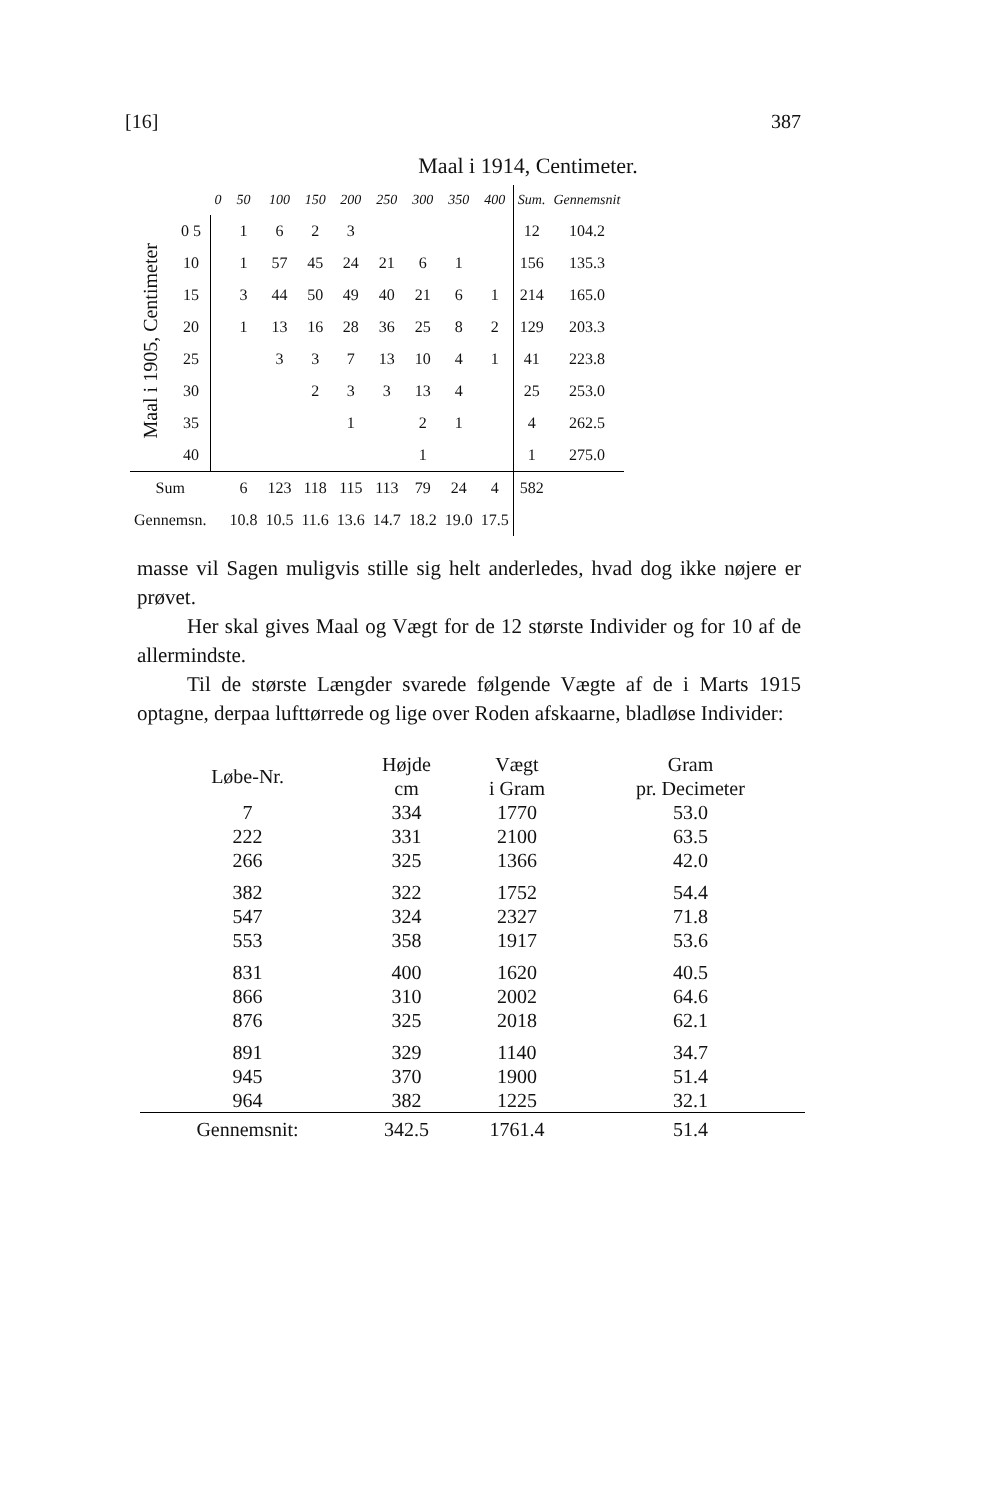[16] 387
Maal i 1914, Centimeter.
| | | 0 | 50 | 100 | 150 | 200 | 250 | 300 | 350 | 400 | Sum. | Gennemsnit |
| Maal i 1905, Centimeter | 0 5 | | 1 | 6 | 2 | 3 | | | | | 12 | 104.2 |
| | 10 | | 1 | 57 | 45 | 24 | 21 | 6 | 1 | | 156 | 135.3 |
| | 15 | | 3 | 44 | 50 | 49 | 40 | 21 | 6 | 1 | 214 | 165.0 |
| | 20 | | 1 | 13 | 16 | 28 | 36 | 25 | 8 | 2 | 129 | 203.3 |
| | 25 | | | 3 | 3 | 7 | 13 | 10 | 4 | 1 | 41 | 223.8 |
| | 30 | | | | 2 | 3 | 3 | 13 | 4 | | 25 | 253.0 |
| | 35 | | | | | 1 | | 2 | 1 | | 4 | 262.5 |
| | 40 | | | | | | | 1 | | | 1 | 275.0 |
| Sum | | | 6 | 123 | 118 | 115 | 113 | 79 | 24 | 4 | 582 | |
| Gennemsn. | | | 10.8 | 10.5 | 11.6 | 13.6 | 14.7 | 18.2 | 19.0 | 17.5 | | |
masse vil Sagen muligvis stille sig helt anderledes, hvad dog ikke nøjere er prøvet.
Her skal gives Maal og Vægt for de 12 største Individer og for 10 af de allermindste.
Til de største Længder svarede følgende Vægte af de i Marts 1915 optagne, derpaa lufttørrede og lige over Roden afskaarne, bladløse Individer:
| Løbe-Nr. | Højde cm | Vægt i Gram | Gram pr. Decimeter |
| --- | --- | --- | --- |
| 7 | 334 | 1770 | 53.0 |
| 222 | 331 | 2100 | 63.5 |
| 266 | 325 | 1366 | 42.0 |
| 382 | 322 | 1752 | 54.4 |
| 547 | 324 | 2327 | 71.8 |
| 553 | 358 | 1917 | 53.6 |
| 831 | 400 | 1620 | 40.5 |
| 866 | 310 | 2002 | 64.6 |
| 876 | 325 | 2018 | 62.1 |
| 891 | 329 | 1140 | 34.7 |
| 945 | 370 | 1900 | 51.4 |
| 964 | 382 | 1225 | 32.1 |
| Gennemsnit: | 342.5 | 1761.4 | 51.4 |